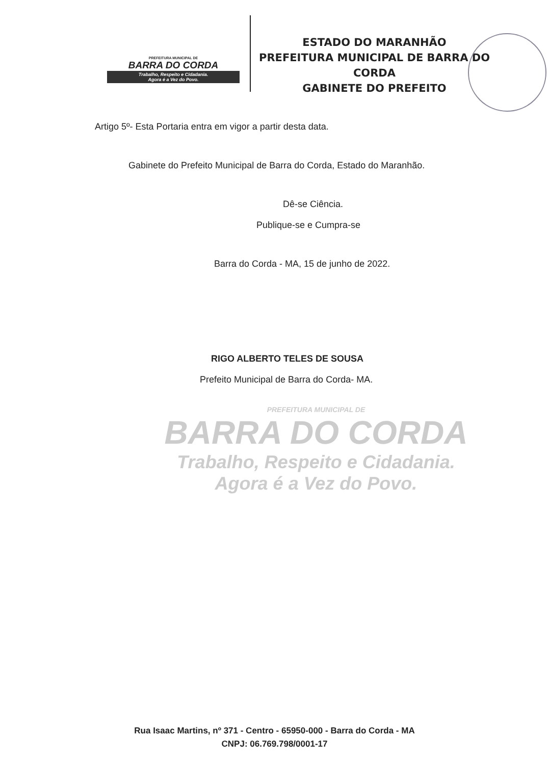PREFEITURA MUNICIPAL DE
BARRA DO CORDA
Trabalho, Respeito e Cidadania.
Agora é a Vez do Povo.
ESTADO DO MARANHÃO
PREFEITURA MUNICIPAL DE BARRA DO CORDA
GABINETE DO PREFEITO
Artigo 5º- Esta Portaria entra em vigor a partir desta data.
Gabinete do Prefeito Municipal de Barra do Corda, Estado do Maranhão.
Dê-se Ciência.
Publique-se e Cumpra-se
Barra do Corda - MA, 15 de junho de 2022.
RIGO ALBERTO TELES DE SOUSA
Prefeito Municipal de Barra do Corda- MA.
PREFEITURA MUNICIPAL DE
BARRA DO CORDA
Trabalho, Respeito e Cidadania.
Agora é a Vez do Povo.
Rua Isaac Martins, nº 371 - Centro - 65950-000 - Barra do Corda - MA
CNPJ: 06.769.798/0001-17